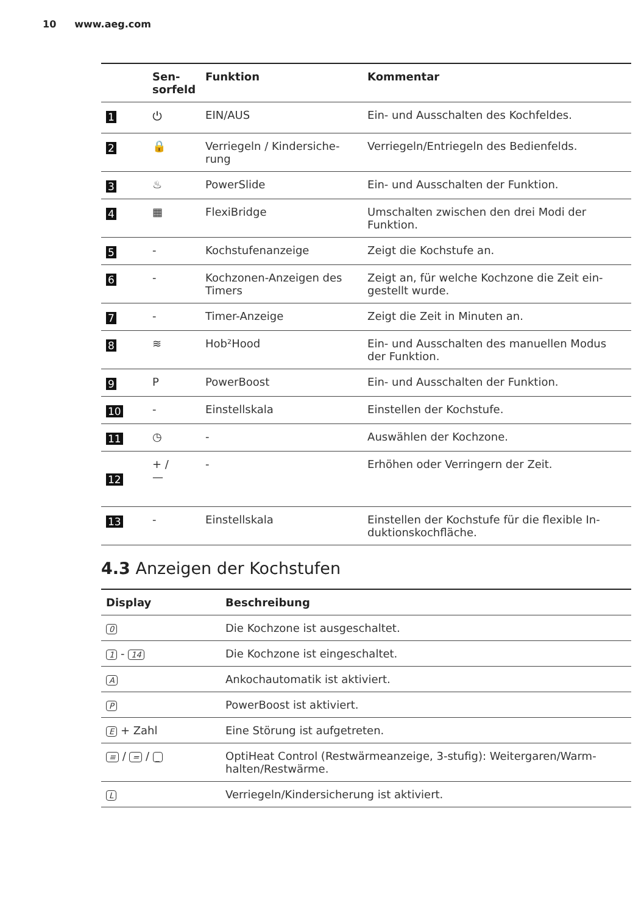10 www.aeg.com
| | Sen- sorfeld | Funktion | Kommentar |
| --- | --- | --- | --- |
| 1 | ⏻ | EIN/AUS | Ein- und Ausschalten des Kochfeldes. |
| 2 | 🔒 | Verriegeln / Kindersiche-rung | Verriegeln/Entriegeln des Bedienfelds. |
| 3 | ♨ | PowerSlide | Ein- und Ausschalten der Funktion. |
| 4 | ▦ | FlexiBridge | Umschalten zwischen den drei Modi der Funktion. |
| 5 | - | Kochstufenanzeige | Zeigt die Kochstufe an. |
| 6 | - | Kochzonen-Anzeigen des Timers | Zeigt an, für welche Kochzone die Zeit ein-gestellt wurde. |
| 7 | - | Timer-Anzeige | Zeigt die Zeit in Minuten an. |
| 8 | ≋ | Hob²Hood | Ein- und Ausschalten des manuellen Modus der Funktion. |
| 9 | P | PowerBoost | Ein- und Ausschalten der Funktion. |
| 10 | - | Einstellskala | Einstellen der Kochstufe. |
| 11 | ◷ | - | Auswählen der Kochzone. |
| 12 | + / — | - | Erhöhen oder Verringern der Zeit. |
| 13 | - | Einstellskala | Einstellen der Kochstufe für die flexible In-duktionskochfläche. |
4.3 Anzeigen der Kochstufen
| Display | Beschreibung |
| --- | --- |
| 0 | Die Kochzone ist ausgeschaltet. |
| 1 - 14 | Die Kochzone ist eingeschaltet. |
| A | Ankochautomatik ist aktiviert. |
| P | PowerBoost ist aktiviert. |
| E + Zahl | Eine Störung ist aufgetreten. |
| ≡ / = / _ | OptiHeat Control (Restwärmeanzeige, 3-stufig): Weitergaren/Warm-halten/Restwärme. |
| L | Verriegeln/Kindersicherung ist aktiviert. |